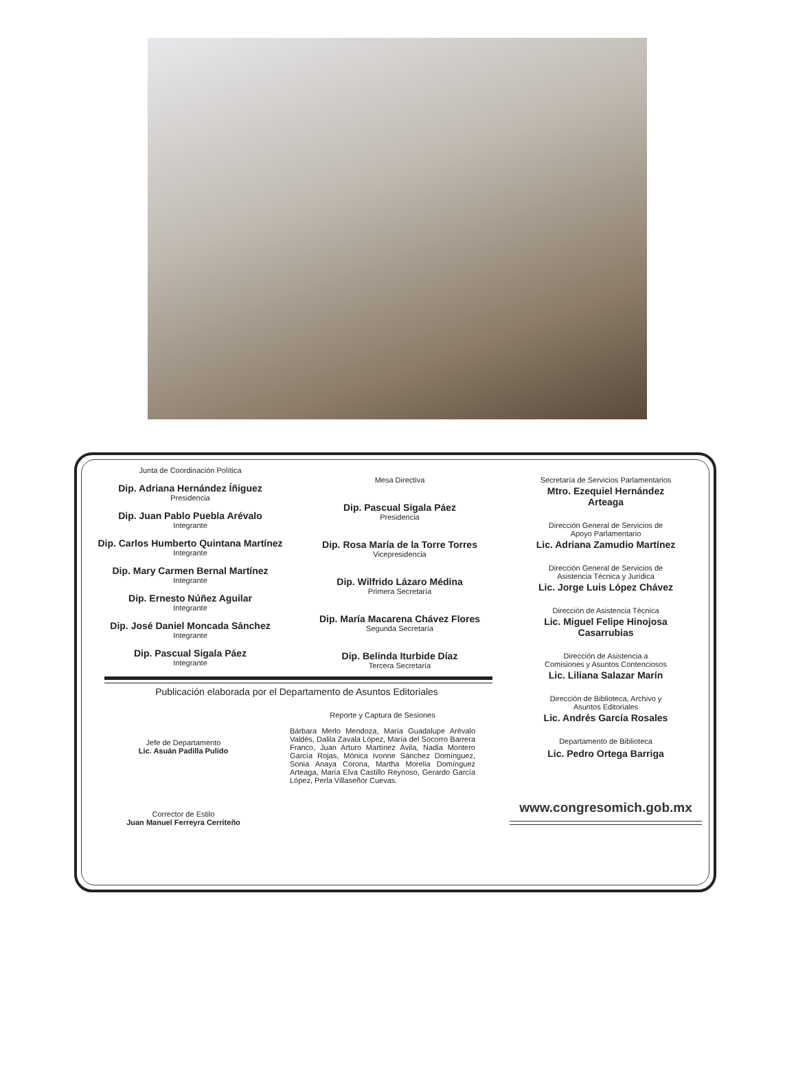Junta de Coordinación Política
Dip. Adriana Hernández Íñiguez
Presidencia
Dip. Juan Pablo Puebla Arévalo
Integrante
Dip. Carlos Humberto Quintana Martínez
Integrante
Dip. Mary Carmen Bernal Martínez
Integrante
Dip. Ernesto Núñez Aguilar
Integrante
Dip. José Daniel Moncada Sánchez
Integrante
Dip. Pascual Sigala Páez
Integrante
Mesa Directiva
Dip. Pascual Sigala Páez
Presidencia
Dip. Rosa María de la Torre Torres
Vicepresidencia
Dip. Wilfrido Lázaro Médina
Primera Secretaría
Dip. María Macarena Chávez Flores
Segunda Secretaría
Dip. Belinda Iturbide Díaz
Tercera Secretaría
Publicación elaborada por el Departamento de Asuntos Editoriales
Jefe de Departamento
Lic. Asuán Padilla Pulido
Corrector de Estilo
Juan Manuel Ferreyra Cerriteño
Reporte y Captura de Sesiones
Bárbara Merlo Mendoza, María Guadalupe Arévalo Valdés, Dalila Zavala López, María del Socorro Barrera Franco, Juan Arturo Martínez Ávila, Nadia Montero García Rojas, Mónica Ivonne Sánchez Domínguez, Sonia Anaya Corona, Martha Morelia Domínguez Arteaga, María Elva Castillo Reynoso, Gerardo García López, Perla Villaseñor Cuevas.
Secretaría de Servicios Parlamentarios
Mtro. Ezequiel Hernández
Arteaga
Dirección General de Servicios de
Apoyo Parlamentario
Lic. Adriana Zamudio Martínez
Dirección General de Servicios de
Asistencia Técnica y Jurídica
Lic. Jorge Luis López Chávez
Dirección de Asistencia Técnica
Lic. Miguel Felipe Hinojosa
Casarrubias
Dirección de Asistencia a
Comisiones y Asuntos Contenciosos
Lic. Liliana Salazar Marín
Dirección de Biblioteca, Archivo y
Asuntos Editoriales
Lic. Andrés García Rosales
Departamento de Biblioteca
Lic. Pedro Ortega Barriga
www.congresomich.gob.mx